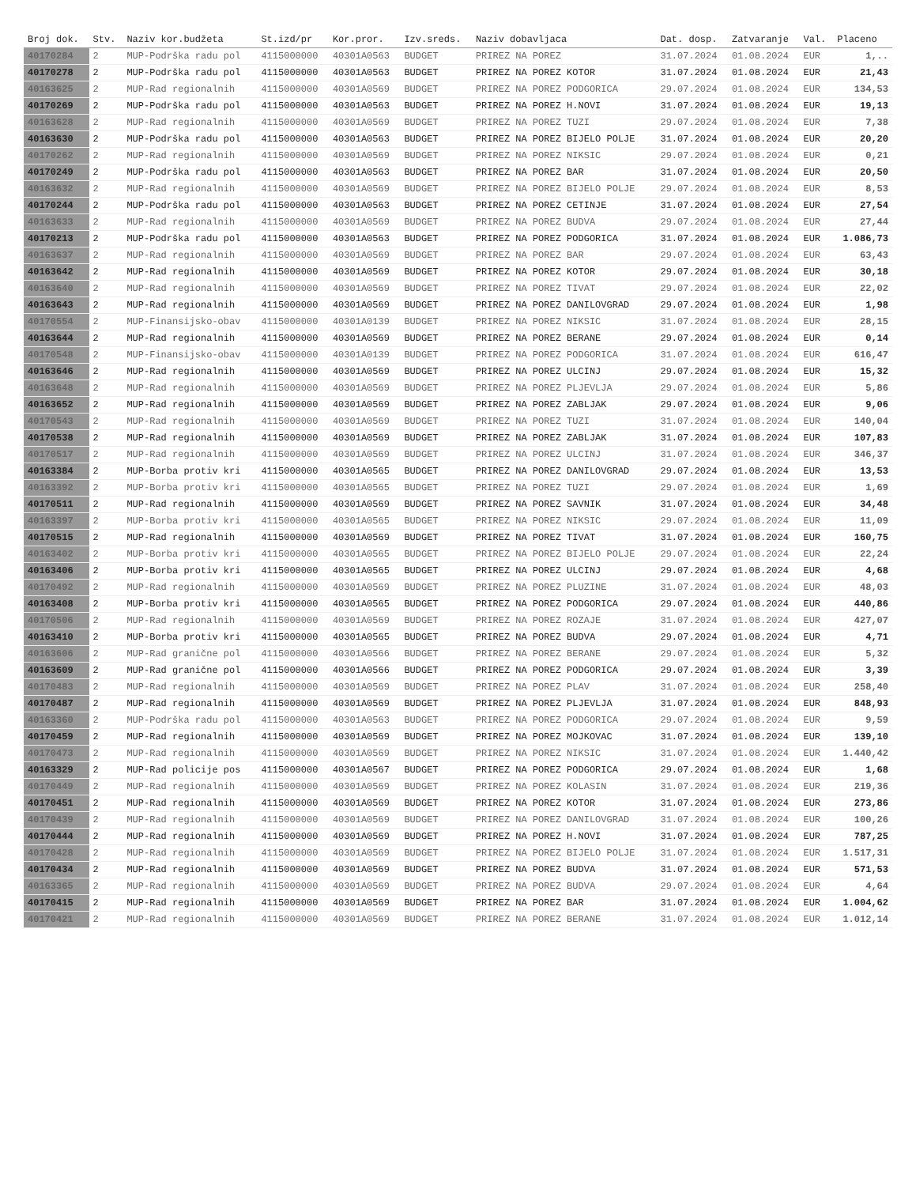| Broj dok. | Stv. | Naziv kor.budžeta | St.izd/pr | Kor.pror. | Izv.sreds. | Naziv dobavljaca | Dat. dosp. | Zatvaranje | Val. | Placeno |
| --- | --- | --- | --- | --- | --- | --- | --- | --- | --- | --- |
| 40170284 | 2 | MUP-Podrška radu pol | 4115000000 | 40301A0563 | BUDGET | PRIREZ NA POREZ | 31.07.2024 | 01.08.2024 | EUR | 1,.. |
| 40170278 | 2 | MUP-Podrška radu pol | 4115000000 | 40301A0563 | BUDGET | PRIREZ NA POREZ KOTOR | 31.07.2024 | 01.08.2024 | EUR | 21,43 |
| 40163625 | 2 | MUP-Rad regionalnih | 4115000000 | 40301A0569 | BUDGET | PRIREZ NA POREZ PODGORICA | 29.07.2024 | 01.08.2024 | EUR | 134,53 |
| 40170269 | 2 | MUP-Podrška radu pol | 4115000000 | 40301A0563 | BUDGET | PRIREZ NA POREZ H.NOVI | 31.07.2024 | 01.08.2024 | EUR | 19,13 |
| 40163628 | 2 | MUP-Rad regionalnih | 4115000000 | 40301A0569 | BUDGET | PRIREZ NA POREZ TUZI | 29.07.2024 | 01.08.2024 | EUR | 7,38 |
| 40163630 | 2 | MUP-Podrška radu pol | 4115000000 | 40301A0563 | BUDGET | PRIREZ NA POREZ BIJELO POLJE | 31.07.2024 | 01.08.2024 | EUR | 20,20 |
| 40170262 | 2 | MUP-Rad regionalnih | 4115000000 | 40301A0569 | BUDGET | PRIREZ NA POREZ NIKSIC | 29.07.2024 | 01.08.2024 | EUR | 0,21 |
| 40170249 | 2 | MUP-Podrška radu pol | 4115000000 | 40301A0563 | BUDGET | PRIREZ NA POREZ BAR | 31.07.2024 | 01.08.2024 | EUR | 20,50 |
| 40163632 | 2 | MUP-Rad regionalnih | 4115000000 | 40301A0569 | BUDGET | PRIREZ NA POREZ BIJELO POLJE | 29.07.2024 | 01.08.2024 | EUR | 8,53 |
| 40170244 | 2 | MUP-Podrška radu pol | 4115000000 | 40301A0563 | BUDGET | PRIREZ NA POREZ CETINJE | 31.07.2024 | 01.08.2024 | EUR | 27,54 |
| 40163633 | 2 | MUP-Rad regionalnih | 4115000000 | 40301A0569 | BUDGET | PRIREZ NA POREZ BUDVA | 29.07.2024 | 01.08.2024 | EUR | 27,44 |
| 40170213 | 2 | MUP-Podrška radu pol | 4115000000 | 40301A0563 | BUDGET | PRIREZ NA POREZ PODGORICA | 31.07.2024 | 01.08.2024 | EUR | 1.086,73 |
| 40163637 | 2 | MUP-Rad regionalnih | 4115000000 | 40301A0569 | BUDGET | PRIREZ NA POREZ BAR | 29.07.2024 | 01.08.2024 | EUR | 63,43 |
| 40163642 | 2 | MUP-Rad regionalnih | 4115000000 | 40301A0569 | BUDGET | PRIREZ NA POREZ KOTOR | 29.07.2024 | 01.08.2024 | EUR | 30,18 |
| 40163640 | 2 | MUP-Rad regionalnih | 4115000000 | 40301A0569 | BUDGET | PRIREZ NA POREZ TIVAT | 29.07.2024 | 01.08.2024 | EUR | 22,02 |
| 40163643 | 2 | MUP-Rad regionalnih | 4115000000 | 40301A0569 | BUDGET | PRIREZ NA POREZ DANILOVGRAD | 29.07.2024 | 01.08.2024 | EUR | 1,98 |
| 40170554 | 2 | MUP-Finansijsko-obav | 4115000000 | 40301A0139 | BUDGET | PRIREZ NA POREZ NIKSIC | 31.07.2024 | 01.08.2024 | EUR | 28,15 |
| 40163644 | 2 | MUP-Rad regionalnih | 4115000000 | 40301A0569 | BUDGET | PRIREZ NA POREZ BERANE | 29.07.2024 | 01.08.2024 | EUR | 0,14 |
| 40170548 | 2 | MUP-Finansijsko-obav | 4115000000 | 40301A0139 | BUDGET | PRIREZ NA POREZ PODGORICA | 31.07.2024 | 01.08.2024 | EUR | 616,47 |
| 40163646 | 2 | MUP-Rad regionalnih | 4115000000 | 40301A0569 | BUDGET | PRIREZ NA POREZ ULCINJ | 29.07.2024 | 01.08.2024 | EUR | 15,32 |
| 40163648 | 2 | MUP-Rad regionalnih | 4115000000 | 40301A0569 | BUDGET | PRIREZ NA POREZ PLJEVLJA | 29.07.2024 | 01.08.2024 | EUR | 5,86 |
| 40163652 | 2 | MUP-Rad regionalnih | 4115000000 | 40301A0569 | BUDGET | PRIREZ NA POREZ ZABLJAK | 29.07.2024 | 01.08.2024 | EUR | 9,06 |
| 40170543 | 2 | MUP-Rad regionalnih | 4115000000 | 40301A0569 | BUDGET | PRIREZ NA POREZ TUZI | 31.07.2024 | 01.08.2024 | EUR | 140,04 |
| 40170538 | 2 | MUP-Rad regionalnih | 4115000000 | 40301A0569 | BUDGET | PRIREZ NA POREZ ZABLJAK | 31.07.2024 | 01.08.2024 | EUR | 107,83 |
| 40170517 | 2 | MUP-Rad regionalnih | 4115000000 | 40301A0569 | BUDGET | PRIREZ NA POREZ ULCINJ | 31.07.2024 | 01.08.2024 | EUR | 346,37 |
| 40163384 | 2 | MUP-Borba protiv kri | 4115000000 | 40301A0565 | BUDGET | PRIREZ NA POREZ DANILOVGRAD | 29.07.2024 | 01.08.2024 | EUR | 13,53 |
| 40163392 | 2 | MUP-Borba protiv kri | 4115000000 | 40301A0565 | BUDGET | PRIREZ NA POREZ TUZI | 29.07.2024 | 01.08.2024 | EUR | 1,69 |
| 40170511 | 2 | MUP-Rad regionalnih | 4115000000 | 40301A0569 | BUDGET | PRIREZ NA POREZ SAVNIK | 31.07.2024 | 01.08.2024 | EUR | 34,48 |
| 40163397 | 2 | MUP-Borba protiv kri | 4115000000 | 40301A0565 | BUDGET | PRIREZ NA POREZ NIKSIC | 29.07.2024 | 01.08.2024 | EUR | 11,09 |
| 40170515 | 2 | MUP-Rad regionalnih | 4115000000 | 40301A0569 | BUDGET | PRIREZ NA POREZ TIVAT | 31.07.2024 | 01.08.2024 | EUR | 160,75 |
| 40163402 | 2 | MUP-Borba protiv kri | 4115000000 | 40301A0565 | BUDGET | PRIREZ NA POREZ BIJELO POLJE | 29.07.2024 | 01.08.2024 | EUR | 22,24 |
| 40163406 | 2 | MUP-Borba protiv kri | 4115000000 | 40301A0565 | BUDGET | PRIREZ NA POREZ ULCINJ | 29.07.2024 | 01.08.2024 | EUR | 4,68 |
| 40170492 | 2 | MUP-Rad regionalnih | 4115000000 | 40301A0569 | BUDGET | PRIREZ NA POREZ PLUZINE | 31.07.2024 | 01.08.2024 | EUR | 48,03 |
| 40163408 | 2 | MUP-Borba protiv kri | 4115000000 | 40301A0565 | BUDGET | PRIREZ NA POREZ PODGORICA | 29.07.2024 | 01.08.2024 | EUR | 440,86 |
| 40170506 | 2 | MUP-Rad regionalnih | 4115000000 | 40301A0569 | BUDGET | PRIREZ NA POREZ ROZAJE | 31.07.2024 | 01.08.2024 | EUR | 427,07 |
| 40163410 | 2 | MUP-Borba protiv kri | 4115000000 | 40301A0565 | BUDGET | PRIREZ NA POREZ BUDVA | 29.07.2024 | 01.08.2024 | EUR | 4,71 |
| 40163606 | 2 | MUP-Rad granične pol | 4115000000 | 40301A0566 | BUDGET | PRIREZ NA POREZ BERANE | 29.07.2024 | 01.08.2024 | EUR | 5,32 |
| 40163609 | 2 | MUP-Rad granične pol | 4115000000 | 40301A0566 | BUDGET | PRIREZ NA POREZ PODGORICA | 29.07.2024 | 01.08.2024 | EUR | 3,39 |
| 40170483 | 2 | MUP-Rad regionalnih | 4115000000 | 40301A0569 | BUDGET | PRIREZ NA POREZ PLAV | 31.07.2024 | 01.08.2024 | EUR | 258,40 |
| 40170487 | 2 | MUP-Rad regionalnih | 4115000000 | 40301A0569 | BUDGET | PRIREZ NA POREZ PLJEVLJA | 31.07.2024 | 01.08.2024 | EUR | 848,93 |
| 40163360 | 2 | MUP-Podrška radu pol | 4115000000 | 40301A0563 | BUDGET | PRIREZ NA POREZ PODGORICA | 29.07.2024 | 01.08.2024 | EUR | 9,59 |
| 40170459 | 2 | MUP-Rad regionalnih | 4115000000 | 40301A0569 | BUDGET | PRIREZ NA POREZ MOJKOVAC | 31.07.2024 | 01.08.2024 | EUR | 139,10 |
| 40170473 | 2 | MUP-Rad regionalnih | 4115000000 | 40301A0569 | BUDGET | PRIREZ NA POREZ NIKSIC | 31.07.2024 | 01.08.2024 | EUR | 1.440,42 |
| 40163329 | 2 | MUP-Rad policije pos | 4115000000 | 40301A0567 | BUDGET | PRIREZ NA POREZ PODGORICA | 29.07.2024 | 01.08.2024 | EUR | 1,68 |
| 40170449 | 2 | MUP-Rad regionalnih | 4115000000 | 40301A0569 | BUDGET | PRIREZ NA POREZ KOLASIN | 31.07.2024 | 01.08.2024 | EUR | 219,36 |
| 40170451 | 2 | MUP-Rad regionalnih | 4115000000 | 40301A0569 | BUDGET | PRIREZ NA POREZ KOTOR | 31.07.2024 | 01.08.2024 | EUR | 273,86 |
| 40170439 | 2 | MUP-Rad regionalnih | 4115000000 | 40301A0569 | BUDGET | PRIREZ NA POREZ DANILOVGRAD | 31.07.2024 | 01.08.2024 | EUR | 100,26 |
| 40170444 | 2 | MUP-Rad regionalnih | 4115000000 | 40301A0569 | BUDGET | PRIREZ NA POREZ H.NOVI | 31.07.2024 | 01.08.2024 | EUR | 787,25 |
| 40170428 | 2 | MUP-Rad regionalnih | 4115000000 | 40301A0569 | BUDGET | PRIREZ NA POREZ BIJELO POLJE | 31.07.2024 | 01.08.2024 | EUR | 1.517,31 |
| 40170434 | 2 | MUP-Rad regionalnih | 4115000000 | 40301A0569 | BUDGET | PRIREZ NA POREZ BUDVA | 31.07.2024 | 01.08.2024 | EUR | 571,53 |
| 40163365 | 2 | MUP-Rad regionalnih | 4115000000 | 40301A0569 | BUDGET | PRIREZ NA POREZ BUDVA | 29.07.2024 | 01.08.2024 | EUR | 4,64 |
| 40170415 | 2 | MUP-Rad regionalnih | 4115000000 | 40301A0569 | BUDGET | PRIREZ NA POREZ BAR | 31.07.2024 | 01.08.2024 | EUR | 1.004,62 |
| 40170421 | 2 | MUP-Rad regionalnih | 4115000000 | 40301A0569 | BUDGET | PRIREZ NA POREZ BERANE | 31.07.2024 | 01.08.2024 | EUR | 1.012,14 |